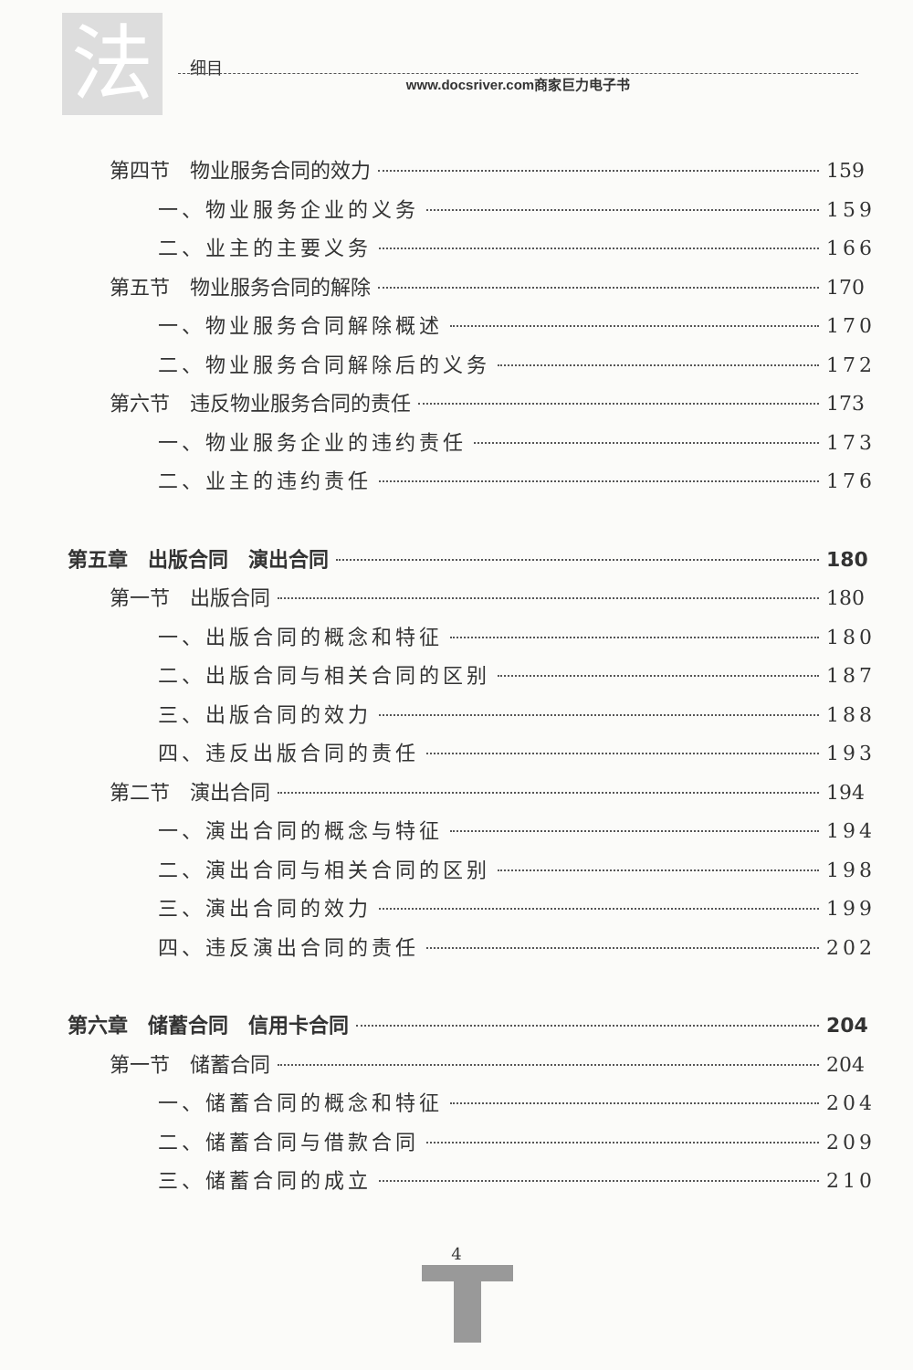法
细目
www.docsriver.com商家巨力电子书
第四节　物业服务合同的效力 159
一、物业服务企业的义务 159
二、业主的主要义务 166
第五节　物业服务合同的解除 170
一、物业服务合同解除概述 170
二、物业服务合同解除后的义务 172
第六节　违反物业服务合同的责任 173
一、物业服务企业的违约责任 173
二、业主的违约责任 176
第五章　出版合同　演出合同 180
第一节　出版合同 180
一、出版合同的概念和特征 180
二、出版合同与相关合同的区别 187
三、出版合同的效力 188
四、违反出版合同的责任 193
第二节　演出合同 194
一、演出合同的概念与特征 194
二、演出合同与相关合同的区别 198
三、演出合同的效力 199
四、违反演出合同的责任 202
第六章　储蓄合同　信用卡合同 204
第一节　储蓄合同 204
一、储蓄合同的概念和特征 204
二、储蓄合同与借款合同 209
三、储蓄合同的成立 210
4